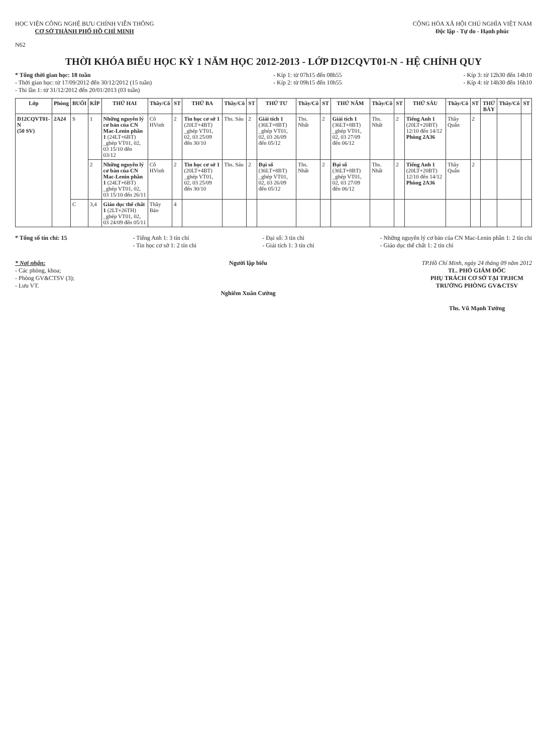HỌC VIỆN CÔNG NGHỆ BƯU CHÍNH VIỄN THÔNG
CƠ SỞ THÀNH PHỐ HỒ CHÍ MINH
CỘNG HÒA XÃ HỘI CHỦ NGHĨA VIỆT NAM
Độc lập - Tự do - Hạnh phúc
N62
THỜI KHÓA BIỂU HỌC KỲ 1 NĂM HỌC 2012-2013 - LỚP D12CQVT01-N - HỆ CHÍNH QUY
* Tổng thời gian học: 18 tuần
- Thời gian học: từ 17/09/2012 đến 30/12/2012 (15 tuần)
- Thi lần 1: từ 31/12/2012 đến 20/01/2013 (03 tuần)
- Kíp 1: từ 07h15 đến 08h55
- Kíp 2: từ 09h15 đến 10h55
- Kíp 3: từ 12h30 đến 14h10
- Kíp 4: từ 14h30 đến 16h10
| Lớp | Phòng | BUỔI | KÍP | THỨ HAI | Thầy/Cô | ST | THỨ BA | Thầy/Cô | ST | THỨ TƯ | Thầy/Cô | ST | THỨ NĂM | Thầy/Cô | ST | THỨ SÁU | Thầy/Cô | ST | THỨ BẢY | Thầy/Cô | ST |
| --- | --- | --- | --- | --- | --- | --- | --- | --- | --- | --- | --- | --- | --- | --- | --- | --- | --- | --- | --- | --- | --- |
| D12CQVT01-N (50 SV) | 2A24 | S | 1 | Những nguyên lý cơ bản của CN Mac-Lenin phần 1 (24LT+6BT) _ghép VT01, 02, 03 15/10 đến 03/12 | Cô HVinh | 2 | Tin học cơ sở 1 (20LT+4BT) _ghép VT01, 02, 03 25/09 đến 30/10 | Ths. Sáu | 2 | Giải tích 1 (36LT+8BT) _ghép VT01, 02, 03 26/09 đến 05/12 | Ths. Nhất | 2 | Giải tích 1 (36LT+8BT) _ghép VT01, 02, 03 27/09 đến 06/12 | Ths. Nhất | 2 | Tiếng Anh 1 (20LT+20BT) 12/10 đến 14/12 Phòng 2A36 | Thầy Quân | 2 | | | |
| | | | 2 | Những nguyên lý cơ bản của CN Mac-Lenin phần 1 (24LT+6BT) _ghép VT01, 02, 03 15/10 đến 26/11 | Cô HVinh | 2 | Tin học cơ sở 1 (20LT+4BT) _ghép VT01, 02, 03 25/09 đến 30/10 | Ths. Sáu | 2 | Đại số (36LT+8BT) _ghép VT01, 02, 03 26/09 đến 05/12 | Ths. Nhất | 2 | Đại số (36LT+8BT) _ghép VT01, 02, 03 27/09 đến 06/12 | Ths. Nhất | 2 | Tiếng Anh 1 (20LT+20BT) 12/10 đến 14/12 Phòng 2A36 | Thầy Quân | 2 | | | |
| | | C | 3,4 | Giáo dục thể chất 1 (2LT+26TH) _ghép VT01, 02, 03 24/09 đến 05/11 | Thầy Bảo | 4 | | | | | | | | | | | | | | | |
* Tổng số tín chỉ: 15 - Tiếng Anh 1: 3 tín chỉ
- Tin học cơ sở 1: 2 tín chỉ
- Đại số: 3 tín chỉ
- Giải tích 1: 3 tín chỉ
- Những nguyên lý cơ bản của CN Mac-Lenin phần 1: 2 tín chỉ
- Giáo dục thể chất 1: 2 tín chỉ
* Nơi nhận:
- Các phòng, khoa;
- Phòng GV&CTSV (3);
- Lưu VT.
Người lập biểu
Nghiêm Xuân Cường
TP.Hồ Chí Minh, ngày 24 tháng 09 năm 2012
TL. PHÓ GIÁM ĐỐC
PHỤ TRÁCH CƠ SỞ TẠI TP.HCM
TRƯỞNG PHÒNG GV&CTSV
Ths. Vũ Mạnh Tường